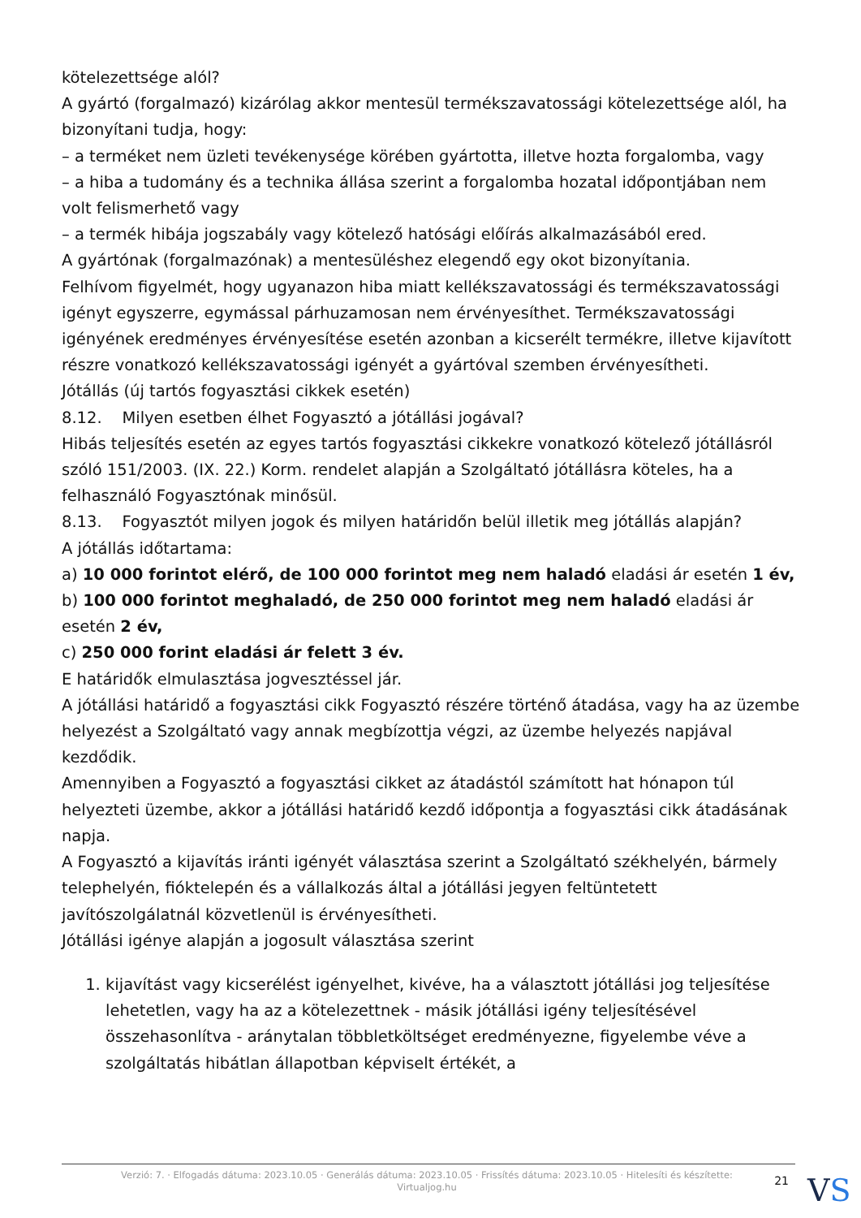kötelezettsége alól?
A gyártó (forgalmazó) kizárólag akkor mentesül termékszavatossági kötelezettsége alól, ha bizonyítani tudja, hogy:
– a terméket nem üzleti tevékenysége körében gyártotta, illetve hozta forgalomba, vagy
– a hiba a tudomány és a technika állása szerint a forgalomba hozatal időpontjában nem volt felismerhető vagy
– a termék hibája jogszabály vagy kötelező hatósági előírás alkalmazásából ered.
A gyártónak (forgalmazónak) a mentesüléshez elegendő egy okot bizonyítania.
Felhívom figyelmét, hogy ugyanazon hiba miatt kellékszavatossági és termékszavatossági igényt egyszerre, egymással párhuzamosan nem érvényesíthet. Termékszavatossági igényének eredményes érvényesítése esetén azonban a kicserélt termékre, illetve kijavított részre vonatkozó kellékszavatossági igényét a gyártóval szemben érvényesítheti.
Jótállás (új tartós fogyasztási cikkek esetén)
8.12. Milyen esetben élhet Fogyasztó a jótállási jogával?
Hibás teljesítés esetén az egyes tartós fogyasztási cikkekre vonatkozó kötelező jótállásról szóló 151/2003. (IX. 22.) Korm. rendelet alapján a Szolgáltató jótállásra köteles, ha a felhasználó Fogyasztónak minősül.
8.13. Fogyasztót milyen jogok és milyen határidőn belül illetik meg jótállás alapján?
A jótállás időtartama:
a) 10 000 forintot elérő, de 100 000 forintot meg nem haladó eladási ár esetén 1 év,
b) 100 000 forintot meghaladó, de 250 000 forintot meg nem haladó eladási ár esetén 2 év,
c) 250 000 forint eladási ár felett 3 év.
E határidők elmulasztása jogvesztéssel jár.
A jótállási határidő a fogyasztási cikk Fogyasztó részére történő átadása, vagy ha az üzembe helyezést a Szolgáltató vagy annak megbízottja végzi, az üzembe helyezés napjával kezdődik.
Amennyiben a Fogyasztó a fogyasztási cikket az átadástól számított hat hónapon túl helyezteti üzembe, akkor a jótállási határidő kezdő időpontja a fogyasztási cikk átadásának napja.
A Fogyasztó a kijavítás iránti igényét választása szerint a Szolgáltató székhelyén, bármely telephelyén, fióktelepén és a vállalkozás által a jótállási jegyen feltüntetett javítószolgálatnál közvetlenül is érvényesítheti.
Jótállási igénye alapján a jogosult választása szerint
1. kijavítást vagy kicserélést igényelhet, kivéve, ha a választott jótállási jog teljesítése lehetetlen, vagy ha az a kötelezettnek - másik jótállási igény teljesítésével összehasonlítva - aránytalan többletköltséget eredményezne, figyelembe véve a szolgáltatás hibátlan állapotban képviselt értékét, a
Verzió: 7. · Elfogadás dátuma: 2023.10.05 · Generálás dátuma: 2023.10.05 · Frissítés dátuma: 2023.10.05 · Hitelesíti és készítette: Virtualjog.hu
21
VS